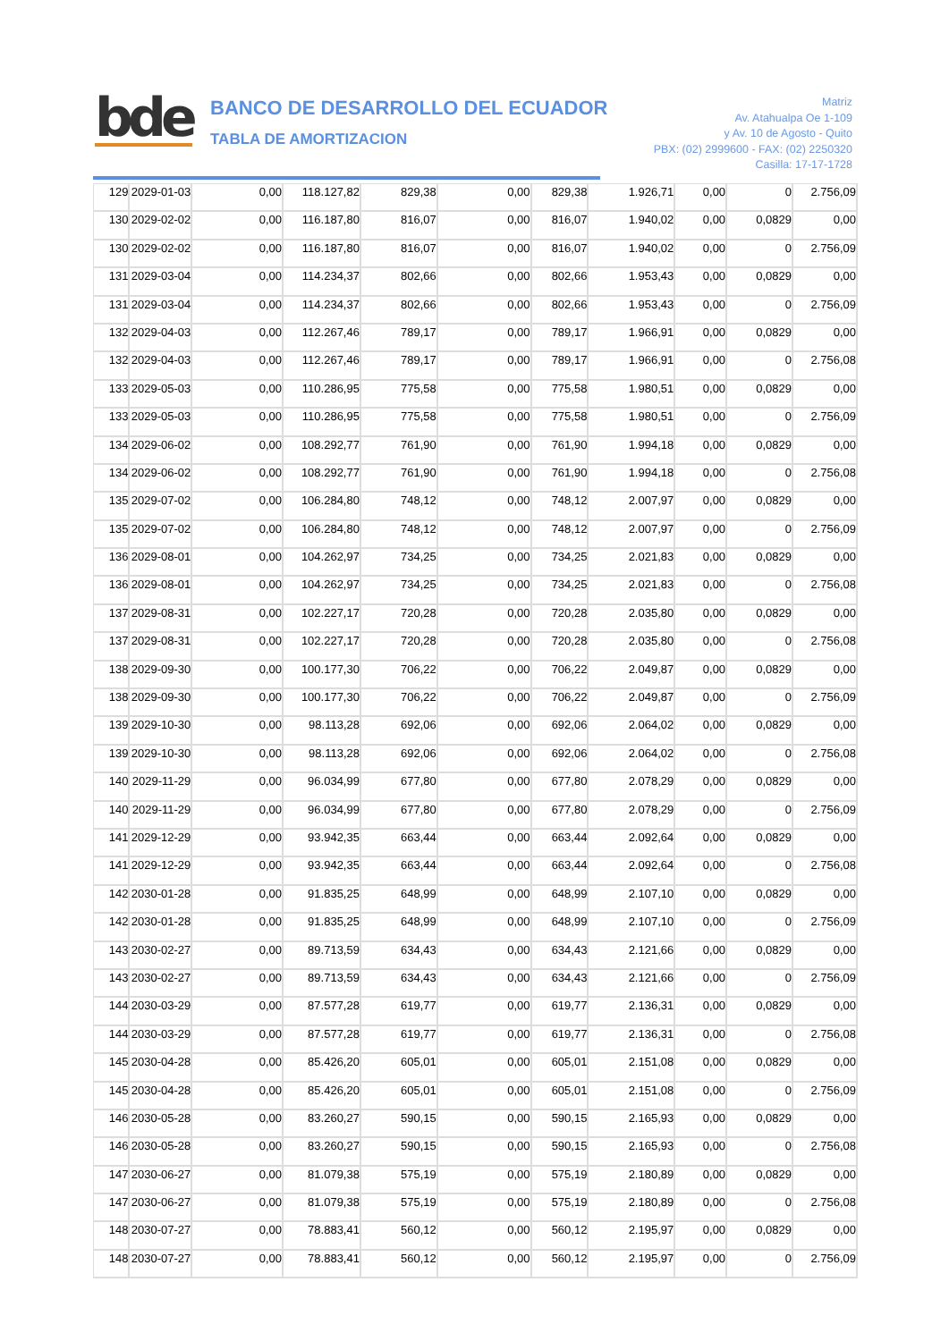bde
BANCO DE DESARROLLO DEL ECUADOR
TABLA DE AMORTIZACION
Matriz
Av. Atahualpa Oe 1-109
y Av. 10 de Agosto - Quito
PBX: (02) 2999600 - FAX: (02) 2250320
Casilla: 17-17-1728
| 129 | 2029-01-03 | 0,00 | 118.127,82 | 829,38 | 0,00 | 829,38 | 1.926,71 | 0,00 | 0 | 2.756,09 |
| 130 | 2029-02-02 | 0,00 | 116.187,80 | 816,07 | 0,00 | 816,07 | 1.940,02 | 0,00 | 0,0829 | 0,00 |
| 130 | 2029-02-02 | 0,00 | 116.187,80 | 816,07 | 0,00 | 816,07 | 1.940,02 | 0,00 | 0 | 2.756,09 |
| 131 | 2029-03-04 | 0,00 | 114.234,37 | 802,66 | 0,00 | 802,66 | 1.953,43 | 0,00 | 0,0829 | 0,00 |
| 131 | 2029-03-04 | 0,00 | 114.234,37 | 802,66 | 0,00 | 802,66 | 1.953,43 | 0,00 | 0 | 2.756,09 |
| 132 | 2029-04-03 | 0,00 | 112.267,46 | 789,17 | 0,00 | 789,17 | 1.966,91 | 0,00 | 0,0829 | 0,00 |
| 132 | 2029-04-03 | 0,00 | 112.267,46 | 789,17 | 0,00 | 789,17 | 1.966,91 | 0,00 | 0 | 2.756,08 |
| 133 | 2029-05-03 | 0,00 | 110.286,95 | 775,58 | 0,00 | 775,58 | 1.980,51 | 0,00 | 0,0829 | 0,00 |
| 133 | 2029-05-03 | 0,00 | 110.286,95 | 775,58 | 0,00 | 775,58 | 1.980,51 | 0,00 | 0 | 2.756,09 |
| 134 | 2029-06-02 | 0,00 | 108.292,77 | 761,90 | 0,00 | 761,90 | 1.994,18 | 0,00 | 0,0829 | 0,00 |
| 134 | 2029-06-02 | 0,00 | 108.292,77 | 761,90 | 0,00 | 761,90 | 1.994,18 | 0,00 | 0 | 2.756,08 |
| 135 | 2029-07-02 | 0,00 | 106.284,80 | 748,12 | 0,00 | 748,12 | 2.007,97 | 0,00 | 0,0829 | 0,00 |
| 135 | 2029-07-02 | 0,00 | 106.284,80 | 748,12 | 0,00 | 748,12 | 2.007,97 | 0,00 | 0 | 2.756,09 |
| 136 | 2029-08-01 | 0,00 | 104.262,97 | 734,25 | 0,00 | 734,25 | 2.021,83 | 0,00 | 0,0829 | 0,00 |
| 136 | 2029-08-01 | 0,00 | 104.262,97 | 734,25 | 0,00 | 734,25 | 2.021,83 | 0,00 | 0 | 2.756,08 |
| 137 | 2029-08-31 | 0,00 | 102.227,17 | 720,28 | 0,00 | 720,28 | 2.035,80 | 0,00 | 0,0829 | 0,00 |
| 137 | 2029-08-31 | 0,00 | 102.227,17 | 720,28 | 0,00 | 720,28 | 2.035,80 | 0,00 | 0 | 2.756,08 |
| 138 | 2029-09-30 | 0,00 | 100.177,30 | 706,22 | 0,00 | 706,22 | 2.049,87 | 0,00 | 0,0829 | 0,00 |
| 138 | 2029-09-30 | 0,00 | 100.177,30 | 706,22 | 0,00 | 706,22 | 2.049,87 | 0,00 | 0 | 2.756,09 |
| 139 | 2029-10-30 | 0,00 | 98.113,28 | 692,06 | 0,00 | 692,06 | 2.064,02 | 0,00 | 0,0829 | 0,00 |
| 139 | 2029-10-30 | 0,00 | 98.113,28 | 692,06 | 0,00 | 692,06 | 2.064,02 | 0,00 | 0 | 2.756,08 |
| 140 | 2029-11-29 | 0,00 | 96.034,99 | 677,80 | 0,00 | 677,80 | 2.078,29 | 0,00 | 0,0829 | 0,00 |
| 140 | 2029-11-29 | 0,00 | 96.034,99 | 677,80 | 0,00 | 677,80 | 2.078,29 | 0,00 | 0 | 2.756,09 |
| 141 | 2029-12-29 | 0,00 | 93.942,35 | 663,44 | 0,00 | 663,44 | 2.092,64 | 0,00 | 0,0829 | 0,00 |
| 141 | 2029-12-29 | 0,00 | 93.942,35 | 663,44 | 0,00 | 663,44 | 2.092,64 | 0,00 | 0 | 2.756,08 |
| 142 | 2030-01-28 | 0,00 | 91.835,25 | 648,99 | 0,00 | 648,99 | 2.107,10 | 0,00 | 0,0829 | 0,00 |
| 142 | 2030-01-28 | 0,00 | 91.835,25 | 648,99 | 0,00 | 648,99 | 2.107,10 | 0,00 | 0 | 2.756,09 |
| 143 | 2030-02-27 | 0,00 | 89.713,59 | 634,43 | 0,00 | 634,43 | 2.121,66 | 0,00 | 0,0829 | 0,00 |
| 143 | 2030-02-27 | 0,00 | 89.713,59 | 634,43 | 0,00 | 634,43 | 2.121,66 | 0,00 | 0 | 2.756,09 |
| 144 | 2030-03-29 | 0,00 | 87.577,28 | 619,77 | 0,00 | 619,77 | 2.136,31 | 0,00 | 0,0829 | 0,00 |
| 144 | 2030-03-29 | 0,00 | 87.577,28 | 619,77 | 0,00 | 619,77 | 2.136,31 | 0,00 | 0 | 2.756,08 |
| 145 | 2030-04-28 | 0,00 | 85.426,20 | 605,01 | 0,00 | 605,01 | 2.151,08 | 0,00 | 0,0829 | 0,00 |
| 145 | 2030-04-28 | 0,00 | 85.426,20 | 605,01 | 0,00 | 605,01 | 2.151,08 | 0,00 | 0 | 2.756,09 |
| 146 | 2030-05-28 | 0,00 | 83.260,27 | 590,15 | 0,00 | 590,15 | 2.165,93 | 0,00 | 0,0829 | 0,00 |
| 146 | 2030-05-28 | 0,00 | 83.260,27 | 590,15 | 0,00 | 590,15 | 2.165,93 | 0,00 | 0 | 2.756,08 |
| 147 | 2030-06-27 | 0,00 | 81.079,38 | 575,19 | 0,00 | 575,19 | 2.180,89 | 0,00 | 0,0829 | 0,00 |
| 147 | 2030-06-27 | 0,00 | 81.079,38 | 575,19 | 0,00 | 575,19 | 2.180,89 | 0,00 | 0 | 2.756,08 |
| 148 | 2030-07-27 | 0,00 | 78.883,41 | 560,12 | 0,00 | 560,12 | 2.195,97 | 0,00 | 0,0829 | 0,00 |
| 148 | 2030-07-27 | 0,00 | 78.883,41 | 560,12 | 0,00 | 560,12 | 2.195,97 | 0,00 | 0 | 2.756,09 |